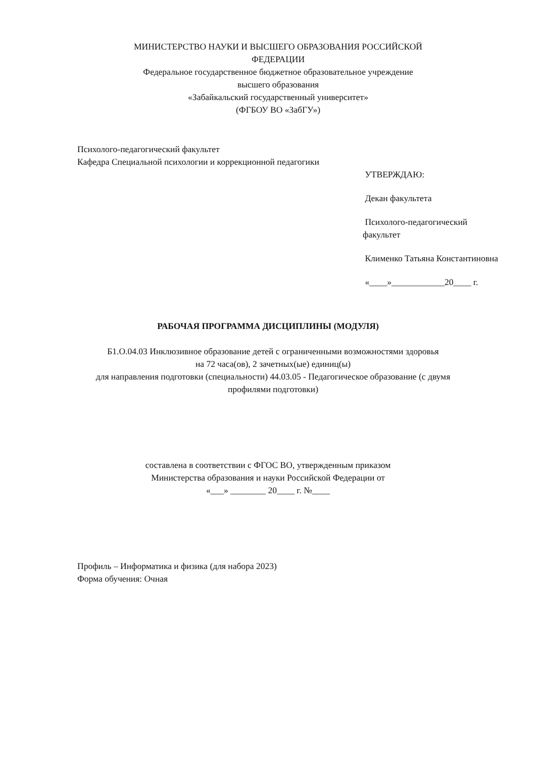МИНИСТЕРСТВО НАУКИ И ВЫСШЕГО ОБРАЗОВАНИЯ РОССИЙСКОЙ
ФЕДЕРАЦИИ
Федеральное государственное бюджетное образовательное учреждение
высшего образования
«Забайкальский государственный университет»
(ФГБОУ ВО «ЗабГУ»)
Психолого-педагогический факультет
Кафедра Специальной психологии и коррекционной педагогики
УТВЕРЖДАЮ:
Декан факультета
Психолого-педагогический факультет
Клименко Татьяна Константиновна
«____»____________20____ г.
РАБОЧАЯ ПРОГРАММА ДИСЦИПЛИНЫ (МОДУЛЯ)
Б1.О.04.03 Инклюзивное образование детей с ограниченными возможностями здоровья
на 72 часа(ов), 2 зачетных(ые) единиц(ы)
для направления подготовки (специальности) 44.03.05 - Педагогическое образование (с двумя профилями подготовки)
составлена в соответствии с ФГОС ВО, утвержденным приказом
Министерства образования и науки Российской Федерации от
«___» ________ 20____ г. №____
Профиль – Информатика и физика (для набора 2023)
Форма обучения: Очная